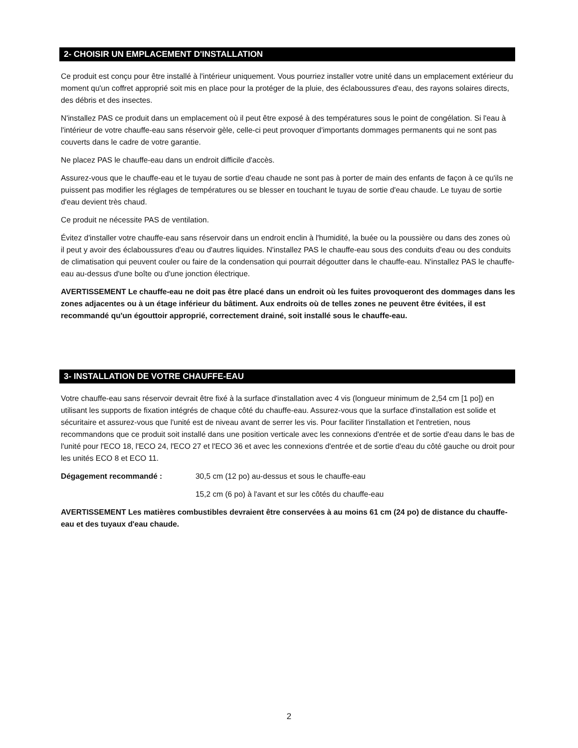2- CHOISIR UN EMPLACEMENT D'INSTALLATION
Ce produit est conçu pour être installé à l'intérieur uniquement. Vous pourriez installer votre unité dans un emplacement extérieur du moment qu'un coffret approprié soit mis en place pour la protéger de la pluie, des éclaboussures d'eau, des rayons solaires directs, des débris et des insectes.
N'installez PAS ce produit dans un emplacement où il peut être exposé à des températures sous le point de congélation. Si l'eau à l'intérieur de votre chauffe-eau sans réservoir gèle, celle-ci peut provoquer d'importants dommages permanents qui ne sont pas couverts dans le cadre de votre garantie.
Ne placez PAS le chauffe-eau dans un endroit difficile d'accès.
Assurez-vous que le chauffe-eau et le tuyau de sortie d'eau chaude ne sont pas à porter de main des enfants de façon à ce qu'ils ne puissent pas modifier les réglages de températures ou se blesser en touchant le tuyau de sortie d'eau chaude. Le tuyau de sortie d'eau devient très chaud.
Ce produit ne nécessite PAS de ventilation.
Évitez d'installer votre chauffe-eau sans réservoir dans un endroit enclin à l'humidité, la buée ou la poussière ou dans des zones où il peut y avoir des éclaboussures d'eau ou d'autres liquides. N'installez PAS le chauffe-eau sous des conduits d'eau ou des conduits de climatisation qui peuvent couler ou faire de la condensation qui pourrait dégoutter dans le chauffe-eau. N'installez PAS le chauffe-eau au-dessus d'une boîte ou d'une jonction électrique.
AVERTISSEMENT Le chauffe-eau ne doit pas être placé dans un endroit où les fuites provoqueront des dommages dans les zones adjacentes ou à un étage inférieur du bâtiment. Aux endroits où de telles zones ne peuvent être évitées, il est recommandé qu'un égouttoir approprié, correctement drainé, soit installé sous le chauffe-eau.
3- INSTALLATION DE VOTRE CHAUFFE-EAU
Votre chauffe-eau sans réservoir devrait être fixé à la surface d'installation avec 4 vis (longueur minimum de 2,54 cm [1 po]) en utilisant les supports de fixation intégrés de chaque côté du chauffe-eau. Assurez-vous que la surface d'installation est solide et sécuritaire et assurez-vous que l'unité est de niveau avant de serrer les vis. Pour faciliter l'installation et l'entretien, nous recommandons que ce produit soit installé dans une position verticale avec les connexions d'entrée et de sortie d'eau dans le bas de l'unité pour l'ECO 18, l'ECO 24, l'ECO 27 et l'ECO 36 et avec les connexions d'entrée et de sortie d'eau du côté gauche ou droit pour les unités ECO 8 et ECO 11.
Dégagement recommandé : 30,5 cm (12 po) au-dessus et sous le chauffe-eau
15,2 cm (6 po) à l'avant et sur les côtés du chauffe-eau
AVERTISSEMENT Les matières combustibles devraient être conservées à au moins 61 cm (24 po) de distance du chauffe-eau et des tuyaux d'eau chaude.
2